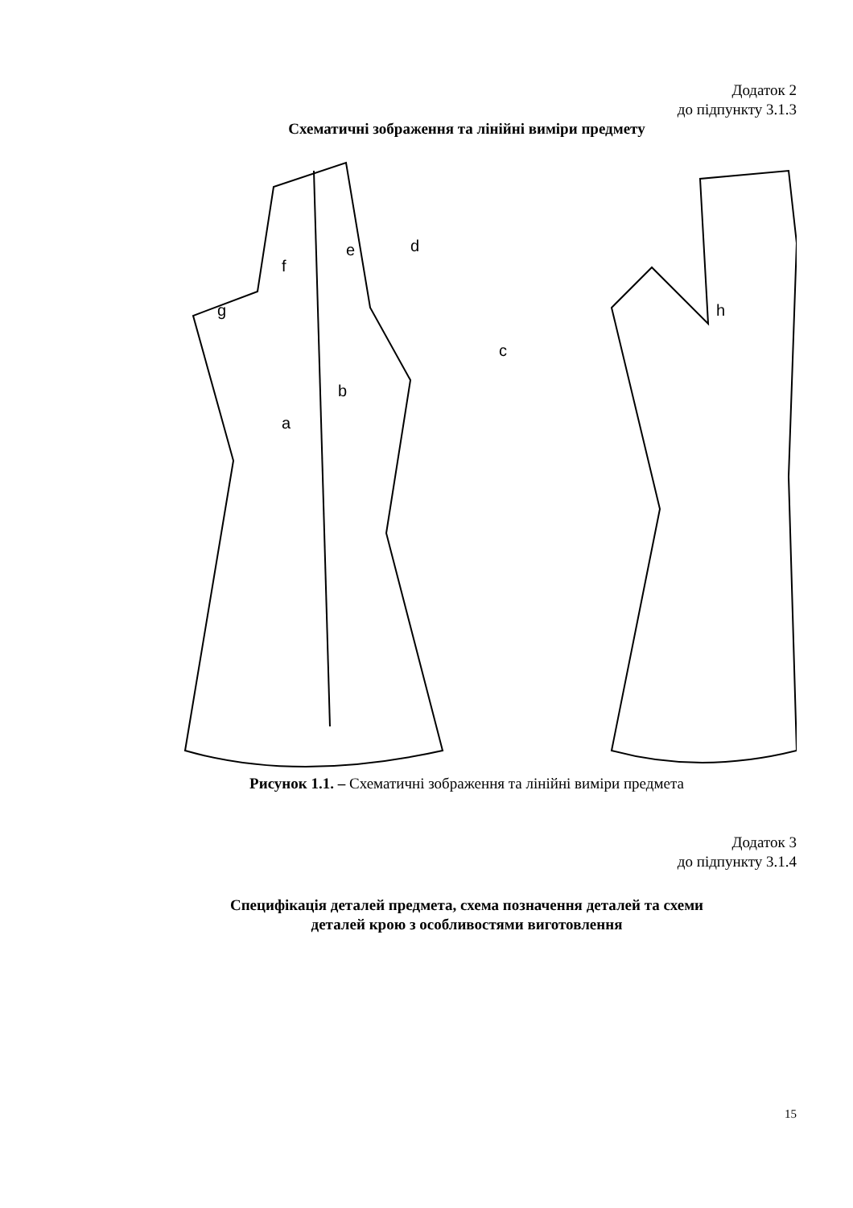Додаток 2
до підпункту 3.1.3
Схематичні зображення та лінійні виміри предмету
a
b
c
d
e
f
g
h
Рисунок 1.1. – Схематичні зображення та лінійні виміри предмета
Додаток 3
до підпункту 3.1.4
Специфікація деталей предмета, схема позначення деталей та схеми
деталей крою з особливостями виготовлення
15